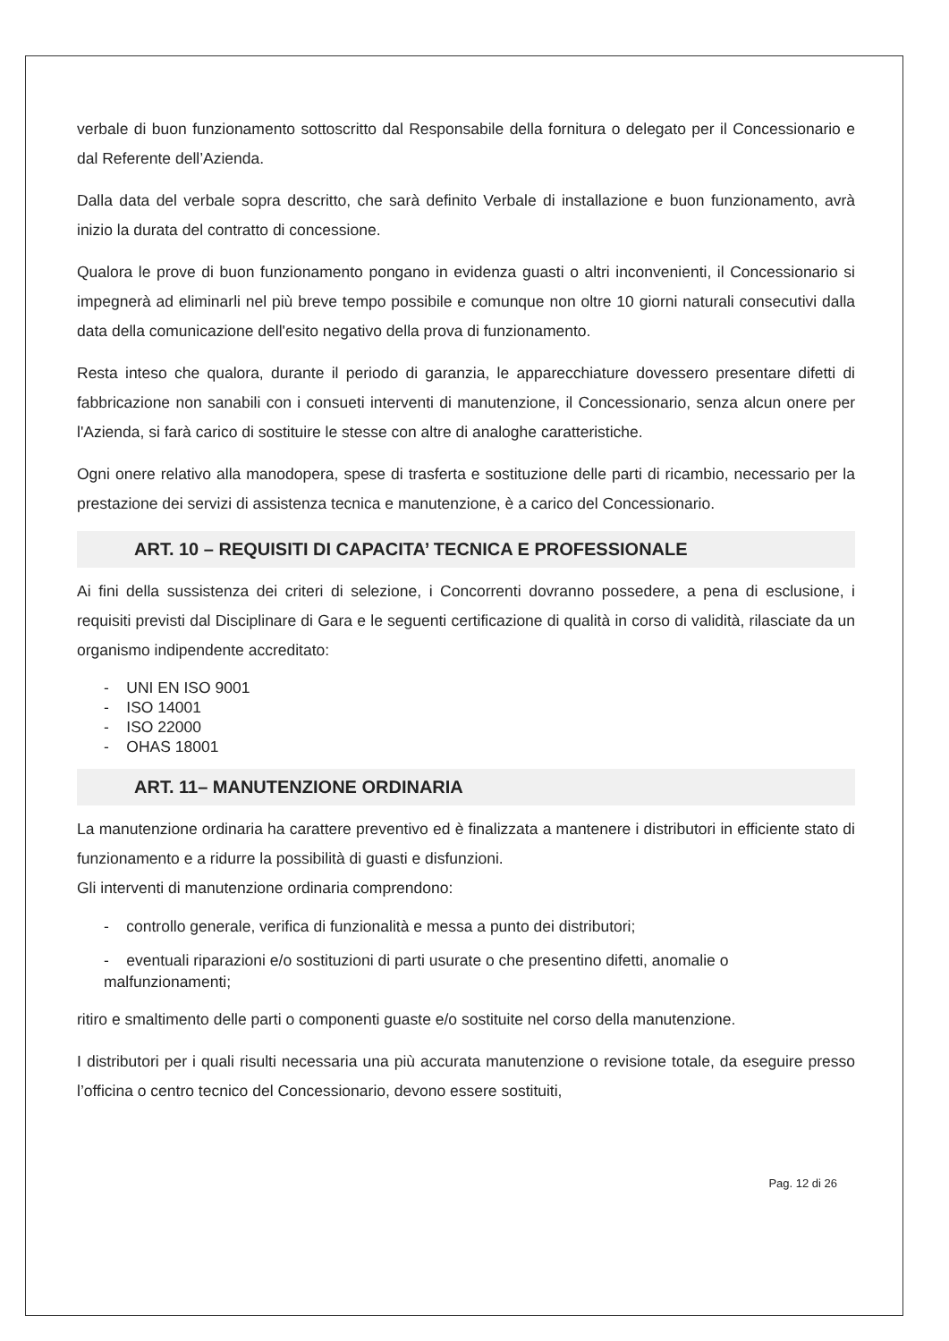verbale di buon funzionamento sottoscritto dal Responsabile della fornitura o delegato per il Concessionario e dal Referente dell’Azienda.
Dalla data del verbale sopra descritto, che sarà definito Verbale di installazione e buon funzionamento, avrà inizio la durata del contratto di concessione.
Qualora le prove di buon funzionamento pongano in evidenza guasti o altri inconvenienti, il Concessionario si impegnerà ad eliminarli nel più breve tempo possibile e comunque non oltre 10 giorni naturali consecutivi dalla data della comunicazione dell'esito negativo della prova di funzionamento.
Resta inteso che qualora, durante il periodo di garanzia, le apparecchiature dovessero presentare difetti di fabbricazione non sanabili con i consueti interventi di manutenzione, il Concessionario, senza alcun onere per l'Azienda, si farà carico di sostituire le stesse con altre di analoghe caratteristiche.
Ogni onere relativo alla manodopera, spese di trasferta e sostituzione delle parti di ricambio, necessario per la prestazione dei servizi di assistenza tecnica e manutenzione, è a carico del Concessionario.
ART. 10 – REQUISITI DI CAPACITA’ TECNICA E PROFESSIONALE
Ai fini della sussistenza dei criteri di selezione, i Concorrenti dovranno possedere, a pena di esclusione, i requisiti previsti dal Disciplinare di Gara e le seguenti certificazione di qualità in corso di validità, rilasciate da un organismo indipendente accreditato:
- UNI EN ISO 9001
- ISO 14001
- ISO 22000
- OHAS 18001
ART. 11– MANUTENZIONE ORDINARIA
La manutenzione ordinaria ha carattere preventivo ed è finalizzata a mantenere i distributori in efficiente stato di funzionamento e a ridurre la possibilità di guasti e disfunzioni.
Gli interventi di manutenzione ordinaria comprendono:
- controllo generale, verifica di funzionalità e messa a punto dei distributori;
- eventuali riparazioni e/o sostituzioni di parti usurate o che presentino difetti, anomalie o malfunzionamenti;
ritiro e smaltimento delle parti o componenti guaste e/o sostituite nel corso della manutenzione.
I distributori per i quali risulti necessaria una più accurata manutenzione o revisione totale, da eseguire presso l’officina o centro tecnico del Concessionario, devono essere sostituiti,
Pag. 12 di 26